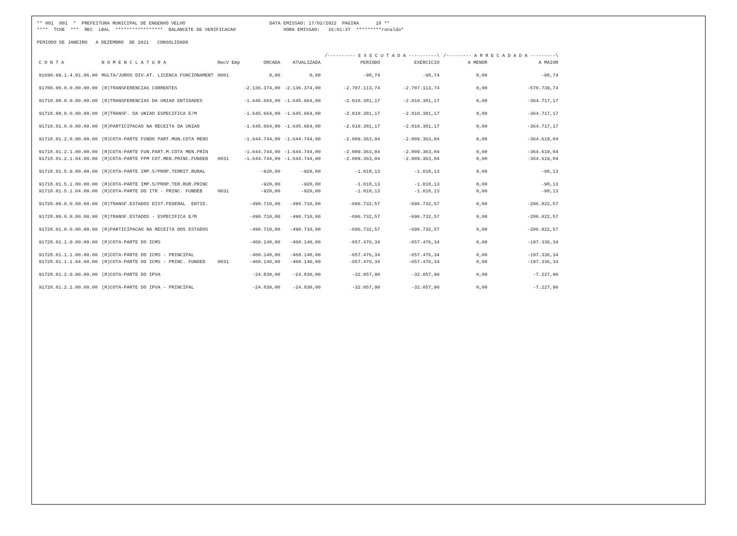** 001 001 * PREFEITURA MUNICIPAL DE ENGENHO VELHO DATA EMISSAO: 17/02/2022 PAGINA 18 ** **** TCHE *** REC LBAL ***************** BALANCETE DE VERIFICACAO HORA EMISSAO: 16:01:37 *********ronaldo* PERIODO DE JANEIRO A DEZEMBRO DE 2021 CONSOLIDADO
| | | | | | /---------- E X E C U T A D A ----------\ | | /--------- A R R E C A D A D A ---------\ | |
| --- | --- | --- | --- | --- | --- | --- | --- | --- |
| C O N T A | N O M E N C L A T U R A | RecV Emp | ORCADA | ATUALIZADA | PERIODO | EXERCICIO | A MENOR | A MAIOR |
| 91690.99.1.4.01.06.00 | MULTA/JUROS DIV.AT. LICENCA FUNCIONAMENT | 0001 | 0,00 | 0,00 | -98,74 | -98,74 | 0,00 | -98,74 |
| 91700.00.0.0.00.00.00 | (R)TRANSFERENCIAS CORRENTES | | -2.136.374,00 | -2.136.374,00 | -2.707.113,74 | -2.707.113,74 | 0,00 | -570.739,74 |
| 91710.00.0.0.00.00.00 | (R)TRANSFERENCIAS DA UNIAO ENTIDADES | | -1.645.664,00 | -1.645.664,00 | -2.010.381,17 | -2.010.381,17 | 0,00 | -364.717,17 |
| 91718.00.0.0.00.00.00 | (R)TRANSF. DA UNIAO ESPECIFICA E/M | | -1.645.664,00 | -1.645.664,00 | -2.010.381,17 | -2.010.381,17 | 0,00 | -364.717,17 |
| 91718.01.0.0.00.00.00 | (R)PARTICIPACAO NA RECEITA DA UNIAO | | -1.645.664,00 | -1.645.664,00 | -2.010.381,17 | -2.010.381,17 | 0,00 | -364.717,17 |
| 91718.01.2.0.00.00.00 | (R)COTA-PARTE FUNDO PART.MUN.COTA MENS | | -1.644.744,00 | -1.644.744,00 | -2.009.363,04 | -2.009.363,04 | 0,00 | -364.619,04 |
| 91718.01.2.1.00.00.00 | (R)COTA-PARTE FUN.PART.M.COTA MEN.PRIN | | -1.644.744,00 | -1.644.744,00 | -2.009.363,04 | -2.009.363,04 | 0,00 | -364.619,04 |
| 91718.01.2.1.04.00.00 | (R)COTA-PARTE FPM COT.MEN.PRINC.FUNDEB | 0031 | -1.644.744,00 | -1.644.744,00 | -2.009.363,04 | -2.009.363,04 | 0,00 | -364.619,04 |
| 91718.01.5.0.00.00.00 | (R)COTA-PARTE IMP.S/PROP.TERRIT.RURAL | | -920,00 | -920,00 | -1.018,13 | -1.018,13 | 0,00 | -98,13 |
| 91718.01.5.1.00.00.00 | (R)COTA-PARTE IMP.S/PROP.TER.RUR.PRINC | | -920,00 | -920,00 | -1.018,13 | -1.018,13 | 0,00 | -98,13 |
| 91718.01.5.1.04.00.00 | (R)COTA-PARTE DO ITR - PRINC. FUNDEB | 0031 | -920,00 | -920,00 | -1.018,13 | -1.018,13 | 0,00 | -98,13 |
| 91720.00.0.0.00.00.00 | (R)TRANSF.ESTADOS DIST.FEDERAL ENTID. | | -490.710,00 | -490.710,00 | -696.732,57 | -696.732,57 | 0,00 | -206.022,57 |
| 91728.00.0.0.00.00.00 | (R)TRANSF.ESTADOS - ESPECIFICA E/M | | -490.710,00 | -490.710,00 | -696.732,57 | -696.732,57 | 0,00 | -206.022,57 |
| 91728.01.0.0.00.00.00 | (R)PARTICIPACAO NA RECEITA DOS ESTADOS | | -490.710,00 | -490.710,00 | -696.732,57 | -696.732,57 | 0,00 | -206.022,57 |
| 91728.01.1.0.00.00.00 | (R)COTA-PARTE DO ICMS | | -460.140,00 | -460.140,00 | -657.476,34 | -657.476,34 | 0,00 | -197.336,34 |
| 91728.01.1.1.00.00.00 | (R)COTA-PARTE DO ICMS - PRINCIPAL | | -460.140,00 | -460.140,00 | -657.476,34 | -657.476,34 | 0,00 | -197.336,34 |
| 91728.01.1.1.04.00.00 | (R)COTA-PARTE DO ICMS - PRINC. FUNDEB | 0031 | -460.140,00 | -460.140,00 | -657.476,34 | -657.476,34 | 0,00 | -197.336,34 |
| 91728.01.2.0.00.00.00 | (R)COTA-PARTE DO IPVA | | -24.830,00 | -24.830,00 | -32.057,90 | -32.057,90 | 0,00 | -7.227,90 |
| 91728.01.2.1.00.00.00 | (R)COTA-PARTE DO IPVA - PRINCIPAL | | -24.830,00 | -24.830,00 | -32.057,90 | -32.057,90 | 0,00 | -7.227,90 |